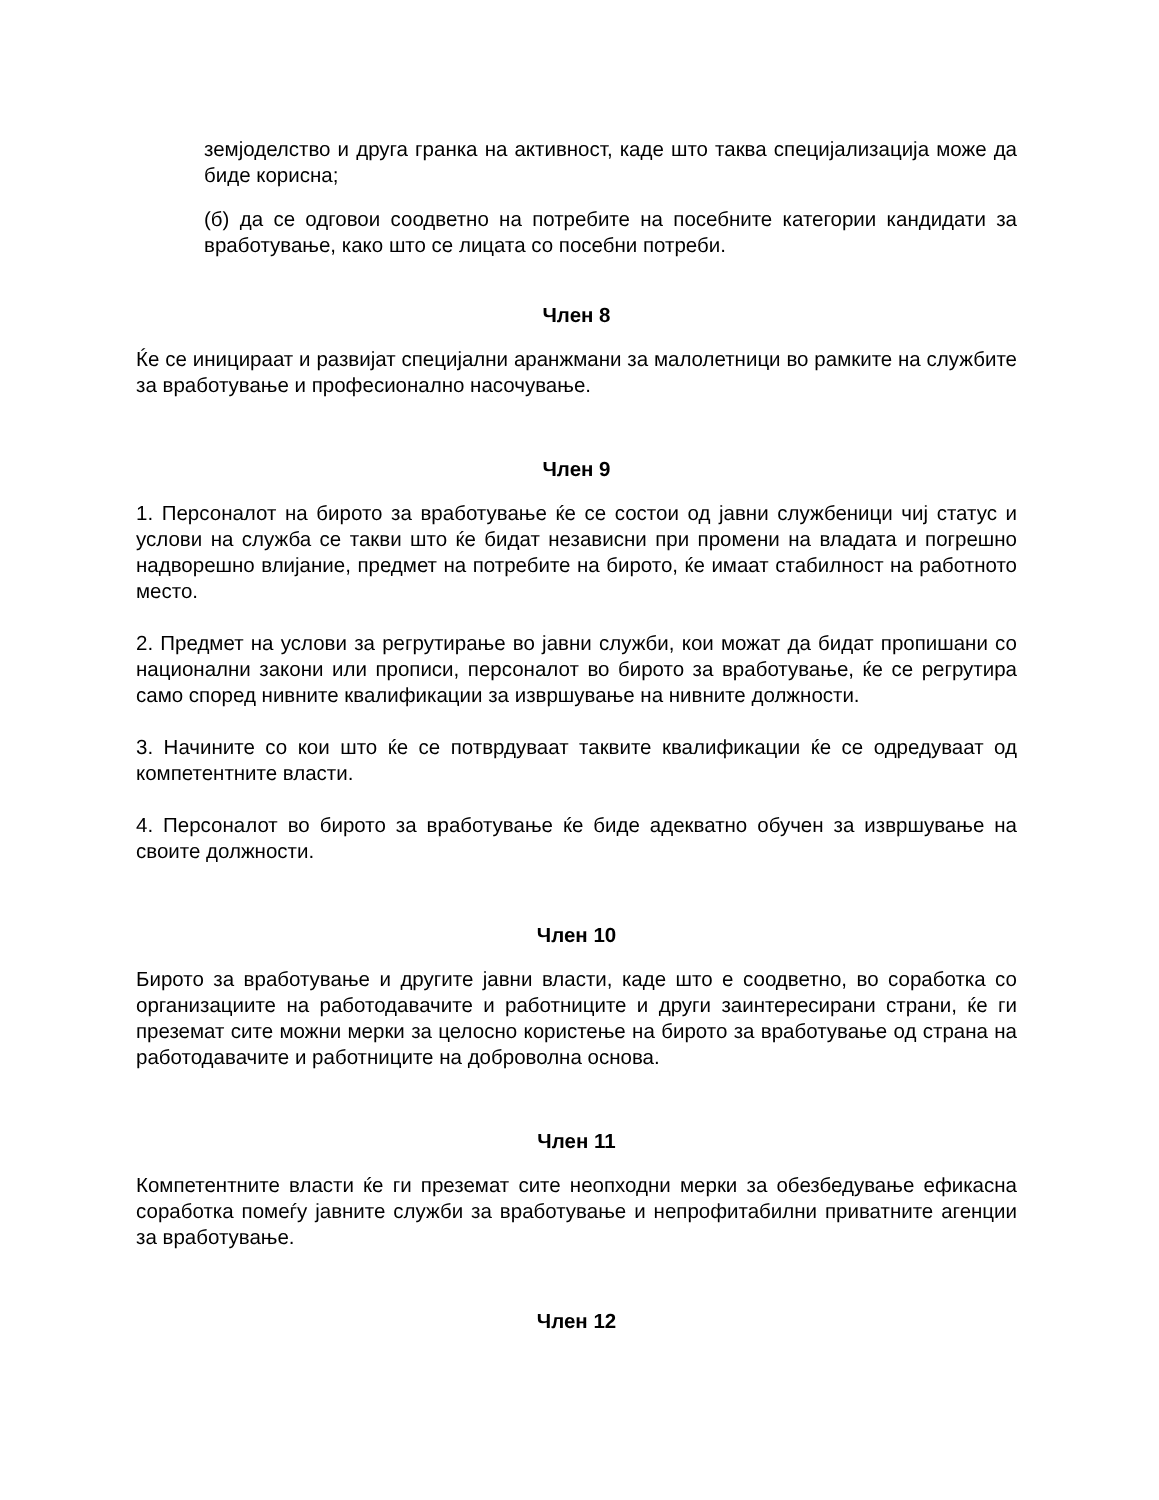земјоделство и друга гранка на активност, каде што таква специјализација може да биде корисна;
(б) да се одговои соодветно на потребите на посебните категории кандидати за вработување, како што се лицата со посебни потреби.
Член 8
Ќе се иницираат и развијат специјални аранжмани за малолетници во рамките на службите за вработување и професионално насочување.
Член 9
1. Персоналот на бирото за вработување ќе се состои од јавни службеници чиј статус и услови на служба се такви што ќе бидат независни при промени на владата и погрешно надворешно влијание, предмет на потребите на бирото, ќе имаат стабилност на работното место.
2. Предмет на услови за регрутирање во јавни служби, кои можат да бидат пропишани со национални закони или прописи, персоналот во бирото за вработување, ќе се регрутира само според нивните квалификации за извршување на нивните должности.
3. Начините со кои што ќе се потврдуваат таквите квалификации ќе се одредуваат од компетентните власти.
4. Персоналот во бирото за вработување ќе биде адекватно обучен за извршување на своите должности.
Член 10
Бирото за вработување и другите јавни власти, каде што е соодветно, во соработка со организациите на работодавачите и работниците и други заинтересирани страни, ќе ги преземат сите можни мерки за целосно користење на бирото за вработување од страна на работодавачите и работниците на доброволна основа.
Член 11
Компетентните власти ќе ги преземат сите неопходни мерки за обезбедување ефикасна соработка помеѓу јавните служби за вработување и непрофитабилни приватните агенции за вработување.
Член 12